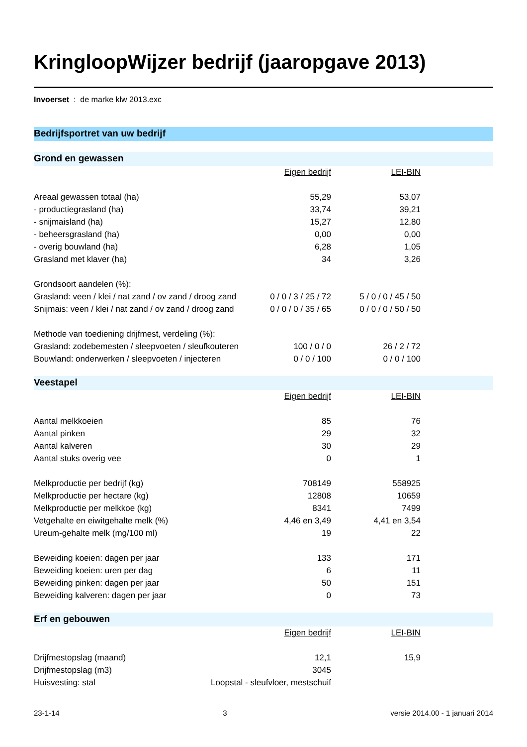KringloopWijzer bedrijf (jaaropgave 2013)
Invoerset : de marke klw 2013.exc
Bedrijfsportret van uw bedrijf
Grond en gewassen
| | Eigen bedrijf | LEI-BIN |
| Areaal gewassen totaal (ha) | 55,29 | 53,07 |
| - productiegrasland (ha) | 33,74 | 39,21 |
| - snijmaisland (ha) | 15,27 | 12,80 |
| - beheersgrasland (ha) | 0,00 | 0,00 |
| - overig bouwland (ha) | 6,28 | 1,05 |
| Grasland met klaver (ha) | 34 | 3,26 |
| Grondsoort aandelen (%): | | |
| Grasland: veen / klei / nat zand / ov zand / droog zand | 0 / 0 / 3 / 25 / 72 | 5 / 0 / 0 / 45 / 50 |
| Snijmais: veen / klei / nat zand / ov zand / droog zand | 0 / 0 / 0 / 35 / 65 | 0 / 0 / 0 / 50 / 50 |
| Methode van toediening drijfmest, verdeling (%): | | |
| Grasland: zodebemesten / sleepvoeten / sleufkouteren | 100 / 0 / 0 | 26 / 2 / 72 |
| Bouwland: onderwerken / sleepvoeten / injecteren | 0 / 0 / 100 | 0 / 0 / 100 |
Veestapel
| | Eigen bedrijf | LEI-BIN |
| Aantal melkkoeien | 85 | 76 |
| Aantal pinken | 29 | 32 |
| Aantal kalveren | 30 | 29 |
| Aantal stuks overig vee | 0 | 1 |
| Melkproductie per bedrijf (kg) | 708149 | 558925 |
| Melkproductie per hectare (kg) | 12808 | 10659 |
| Melkproductie per melkkoe (kg) | 8341 | 7499 |
| Vetgehalte en eiwitgehalte melk (%) | 4,46 en 3,49 | 4,41 en 3,54 |
| Ureum-gehalte melk (mg/100 ml) | 19 | 22 |
| Beweiding koeien: dagen per jaar | 133 | 171 |
| Beweiding koeien: uren per dag | 6 | 11 |
| Beweiding pinken: dagen per jaar | 50 | 151 |
| Beweiding kalveren: dagen per jaar | 0 | 73 |
Erf en gebouwen
| | Eigen bedrijf | LEI-BIN |
| Drijfmestopslag (maand) | 12,1 | 15,9 |
| Drijfmestopslag (m3) | 3045 | |
| Huisvesting: stal | Loopstal - sleufvloer, mestschuif | |
23-1-14 3 versie 2014.00 - 1 januari 2014